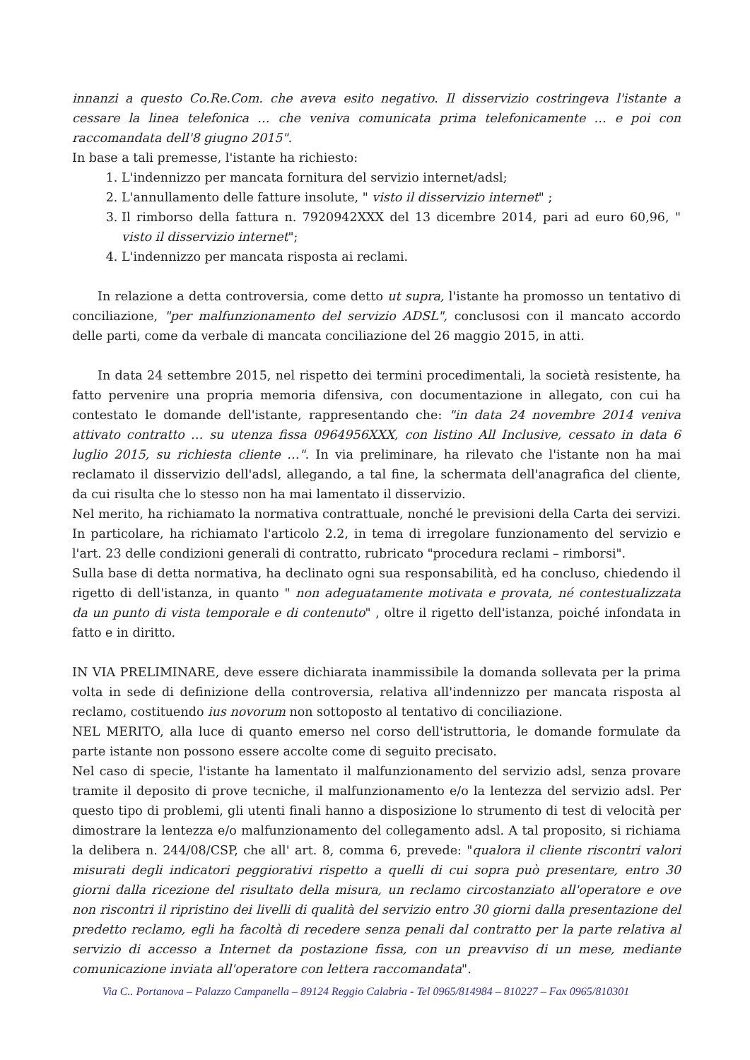innanzi a questo Co.Re.Com. che aveva esito negativo. Il disservizio costringeva l'istante a cessare la linea telefonica … che veniva comunicata prima telefonicamente … e poi con raccomandata dell'8 giugno 2015".
In base a tali premesse, l'istante ha richiesto:
1. L'indennizzo per mancata fornitura del servizio internet/adsl;
2. L'annullamento delle fatture insolute, " visto il disservizio internet" ;
3. Il rimborso della fattura n. 7920942XXX del 13 dicembre 2014, pari ad euro 60,96, " visto il disservizio internet";
4. L'indennizzo per mancata risposta ai reclami.
In relazione a detta controversia, come detto ut supra, l'istante ha promosso un tentativo di conciliazione, "per malfunzionamento del servizio ADSL", conclusosi con il mancato accordo delle parti, come da verbale di mancata conciliazione del 26 maggio 2015, in atti.
In data 24 settembre 2015, nel rispetto dei termini procedimentali, la società resistente, ha fatto pervenire una propria memoria difensiva, con documentazione in allegato, con cui ha contestato le domande dell'istante, rappresentando che: "in data 24 novembre 2014 veniva attivato contratto … su utenza fissa 0964956XXX, con listino All Inclusive, cessato in data 6 luglio 2015, su richiesta cliente …". In via preliminare, ha rilevato che l'istante non ha mai reclamato il disservizio dell'adsl, allegando, a tal fine, la schermata dell'anagrafica del cliente, da cui risulta che lo stesso non ha mai lamentato il disservizio.
Nel merito, ha richiamato la normativa contrattuale, nonché le previsioni della Carta dei servizi. In particolare, ha richiamato l'articolo 2.2, in tema di irregolare funzionamento del servizio e l'art. 23 delle condizioni generali di contratto, rubricato "procedura reclami – rimborsi".
Sulla base di detta normativa, ha declinato ogni sua responsabilità, ed ha concluso, chiedendo il rigetto di dell'istanza, in quanto " non adeguatamente motivata e provata, né contestualizzata da un punto di vista temporale e di contenuto" , oltre il rigetto dell'istanza, poiché infondata in fatto e in diritto.
IN VIA PRELIMINARE, deve essere dichiarata inammissibile la domanda sollevata per la prima volta in sede di definizione della controversia, relativa all'indennizzo per mancata risposta al reclamo, costituendo ius novorum non sottoposto al tentativo di conciliazione.
NEL MERITO, alla luce di quanto emerso nel corso dell'istruttoria, le domande formulate da parte istante non possono essere accolte come di seguito precisato.
Nel caso di specie, l'istante ha lamentato il malfunzionamento del servizio adsl, senza provare tramite il deposito di prove tecniche, il malfunzionamento e/o la lentezza del servizio adsl. Per questo tipo di problemi, gli utenti finali hanno a disposizione lo strumento di test di velocità per dimostrare la lentezza e/o malfunzionamento del collegamento adsl. A tal proposito, si richiama la delibera n. 244/08/CSP, che all' art. 8, comma 6, prevede: "qualora il cliente riscontri valori misurati degli indicatori peggiorativi rispetto a quelli di cui sopra può presentare, entro 30 giorni dalla ricezione del risultato della misura, un reclamo circostanziato all'operatore e ove non riscontri il ripristino dei livelli di qualità del servizio entro 30 giorni dalla presentazione del predetto reclamo, egli ha facoltà di recedere senza penali dal contratto per la parte relativa al servizio di accesso a Internet da postazione fissa, con un preavviso di un mese, mediante comunicazione inviata all'operatore con lettera raccomandata".
Via C.. Portanova – Palazzo Campanella – 89124 Reggio Calabria - Tel 0965/814984 – 810227 – Fax 0965/810301